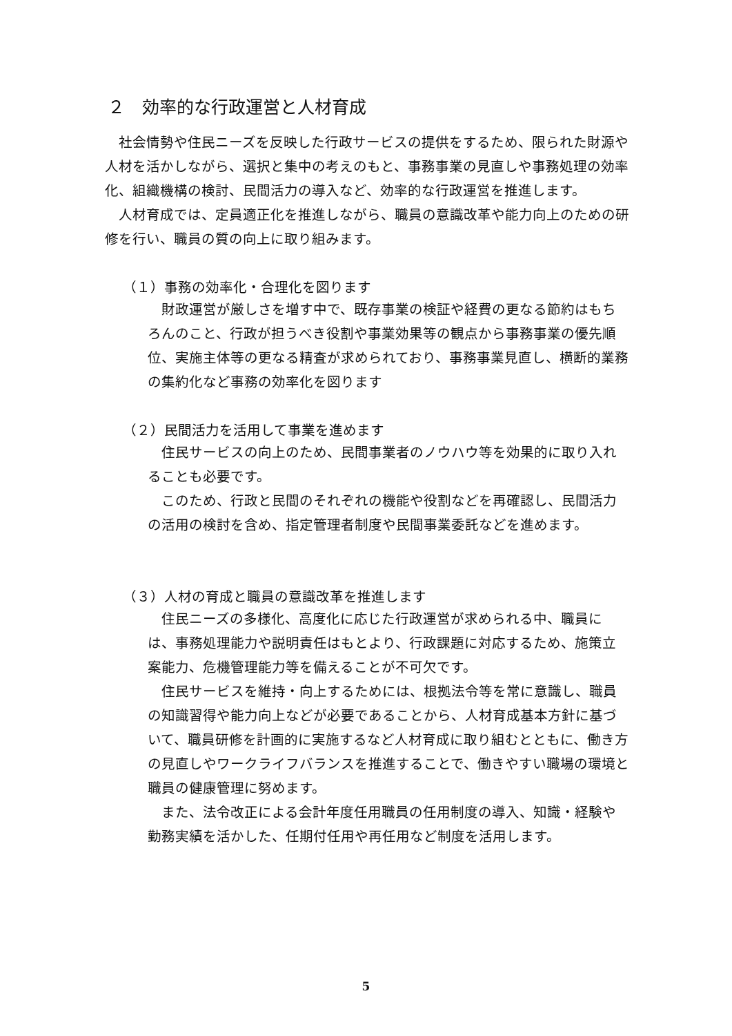２　効率的な行政運営と人材育成
社会情勢や住民ニーズを反映した行政サービスの提供をするため、限られた財源や人材を活かしながら、選択と集中の考えのもと、事務事業の見直しや事務処理の効率化、組織機構の検討、民間活力の導入など、効率的な行政運営を推進します。
人材育成では、定員適正化を推進しながら、職員の意識改革や能力向上のための研修を行い、職員の質の向上に取り組みます。
（１）事務の効率化・合理化を図ります
財政運営が厳しさを増す中で、既存事業の検証や経費の更なる節約はもちろんのこと、行政が担うべき役割や事業効果等の観点から事務事業の優先順位、実施主体等の更なる精査が求められており、事務事業見直し、横断的業務の集約化など事務の効率化を図ります
（２）民間活力を活用して事業を進めます
住民サービスの向上のため、民間事業者のノウハウ等を効果的に取り入れることも必要です。
このため、行政と民間のそれぞれの機能や役割などを再確認し、民間活力の活用の検討を含め、指定管理者制度や民間事業委託などを進めます。
（３）人材の育成と職員の意識改革を推進します
住民ニーズの多様化、高度化に応じた行政運営が求められる中、職員には、事務処理能力や説明責任はもとより、行政課題に対応するため、施策立案能力、危機管理能力等を備えることが不可欠です。
住民サービスを維持・向上するためには、根拠法令等を常に意識し、職員の知識習得や能力向上などが必要であることから、人材育成基本方針に基づいて、職員研修を計画的に実施するなど人材育成に取り組むとともに、働き方の見直しやワークライフバランスを推進することで、働きやすい職場の環境と職員の健康管理に努めます。
また、法令改正による会計年度任用職員の任用制度の導入、知識・経験や勤務実績を活かした、任期付任用や再任用など制度を活用します。
5